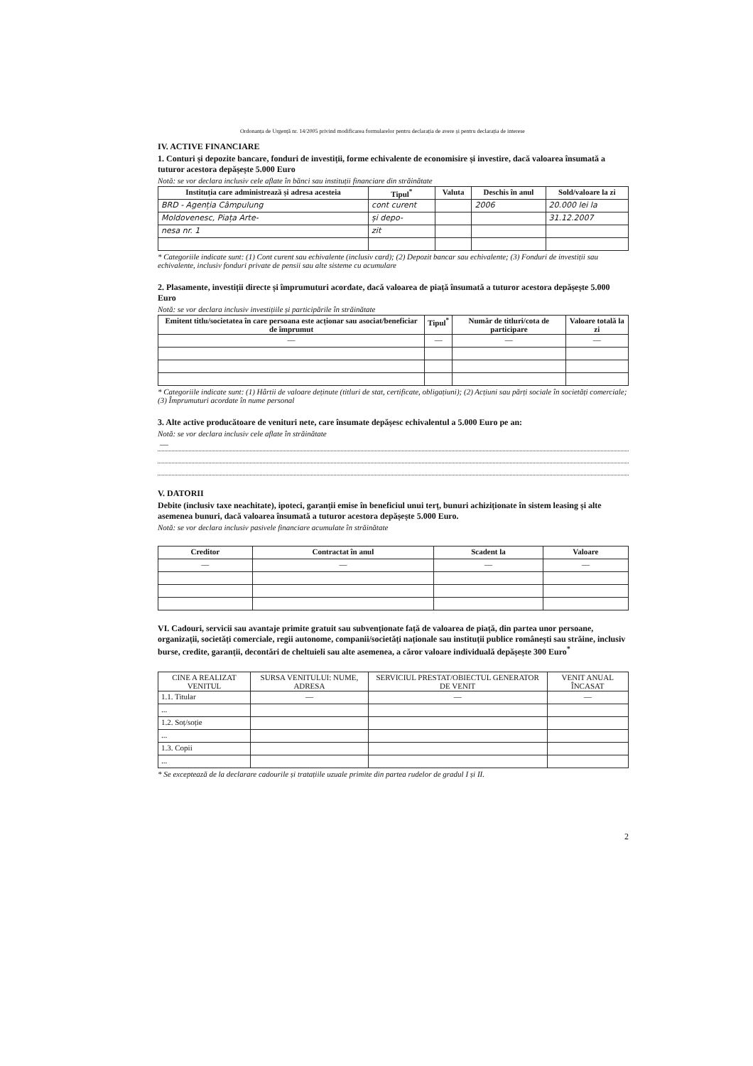Ordonanța de Urgență nr. 14/2005 privind modificarea formularelor pentru declarația de avere și pentru declarația de interese
IV. ACTIVE FINANCIARE
1. Conturi și depozite bancare, fonduri de investiții, forme echivalente de economisire și investire, dacă valoarea însumată a tuturor acestora depășește 5.000 Euro
Notă: se vor declara inclusiv cele aflate în bănci sau instituții financiare din străinătate
| Instituția care administrează și adresa acesteia | Tipul<sup>*</sup> | Valuta | Deschis în anul | Sold/valoare la zi |
| --- | --- | --- | --- | --- |
| BRD - Agenția Câmpulung | cont curent | | 2006 | 20.000 lei la |
| Moldovenesc, Piața Arte- | și depo- | | | 31.12.2007 |
| nesa nr. 1 | zit | | | |
* Categoriile indicate sunt: (1) Cont curent sau echivalente (inclusiv card); (2) Depozit bancar sau echivalente; (3) Fonduri de investiții sau echivalente, inclusiv fonduri private de pensii sau alte sisteme cu acumulare
2. Plasamente, investiții directe și împrumuturi acordate, dacă valoarea de piață însumată a tuturor acestora depășește 5.000 Euro
Notă: se vor declara inclusiv investițiile și participările în străinătate
| Emitent titlu/societatea în care persoana este acționar sau asociat/beneficiar de împrumut | Tipul<sup>*</sup> | Număr de titluri/cota de participare | Valoare totală la zi |
| --- | --- | --- | --- |
| — | — | — | — |
* Categoriile indicate sunt: (1) Hârtii de valoare deținute (titluri de stat, certificate, obligațiuni); (2) Acțiuni sau părți sociale în societăți comerciale; (3) Împrumuturi acordate în nume personal
3. Alte active producătoare de venituri nete, care însumate depășesc echivalentul a 5.000 Euro pe an:
Notă: se vor declara inclusiv cele aflate în străinătate
—
V. DATORII
Debite (inclusiv taxe neachitate), ipoteci, garanții emise în beneficiul unui terț, bunuri achiziționate în sistem leasing și alte asemenea bunuri, dacă valoarea însumată a tuturor acestora depășește 5.000 Euro.
Notă: se vor declara inclusiv pasivele financiare acumulate în străinătate
| Creditor | Contractat în anul | Scadent la | Valoare |
| --- | --- | --- | --- |
| — | — | — | — |
VI. Cadouri, servicii sau avantaje primite gratuit sau subvenționate față de valoarea de piață, din partea unor persoane, organizații, societăți comerciale, regii autonome, companii/societăți naționale sau instituții publice românești sau străine, inclusiv burse, credite, garanții, decontări de cheltuieli sau alte asemenea, a căror valoare individuală depășește 300 Euro<sup>*</sup>
| CINE A REALIZAT VENITUL | SURSA VENITULUI: NUME, ADRESA | SERVICIUL PRESTAT/OBIECTUL GENERATOR DE VENIT | VENIT ANUAL ÎNCASAT |
| 1.1. Titular | — | — | — |
| ... | | | |
| 1.2. Soț/soție | | | |
| ... | | | |
| 1.3. Copii | | | |
| ... | | | |
* Se exceptează de la declarare cadourile și tratațiile uzuale primite din partea rudelor de gradul I și II.
2